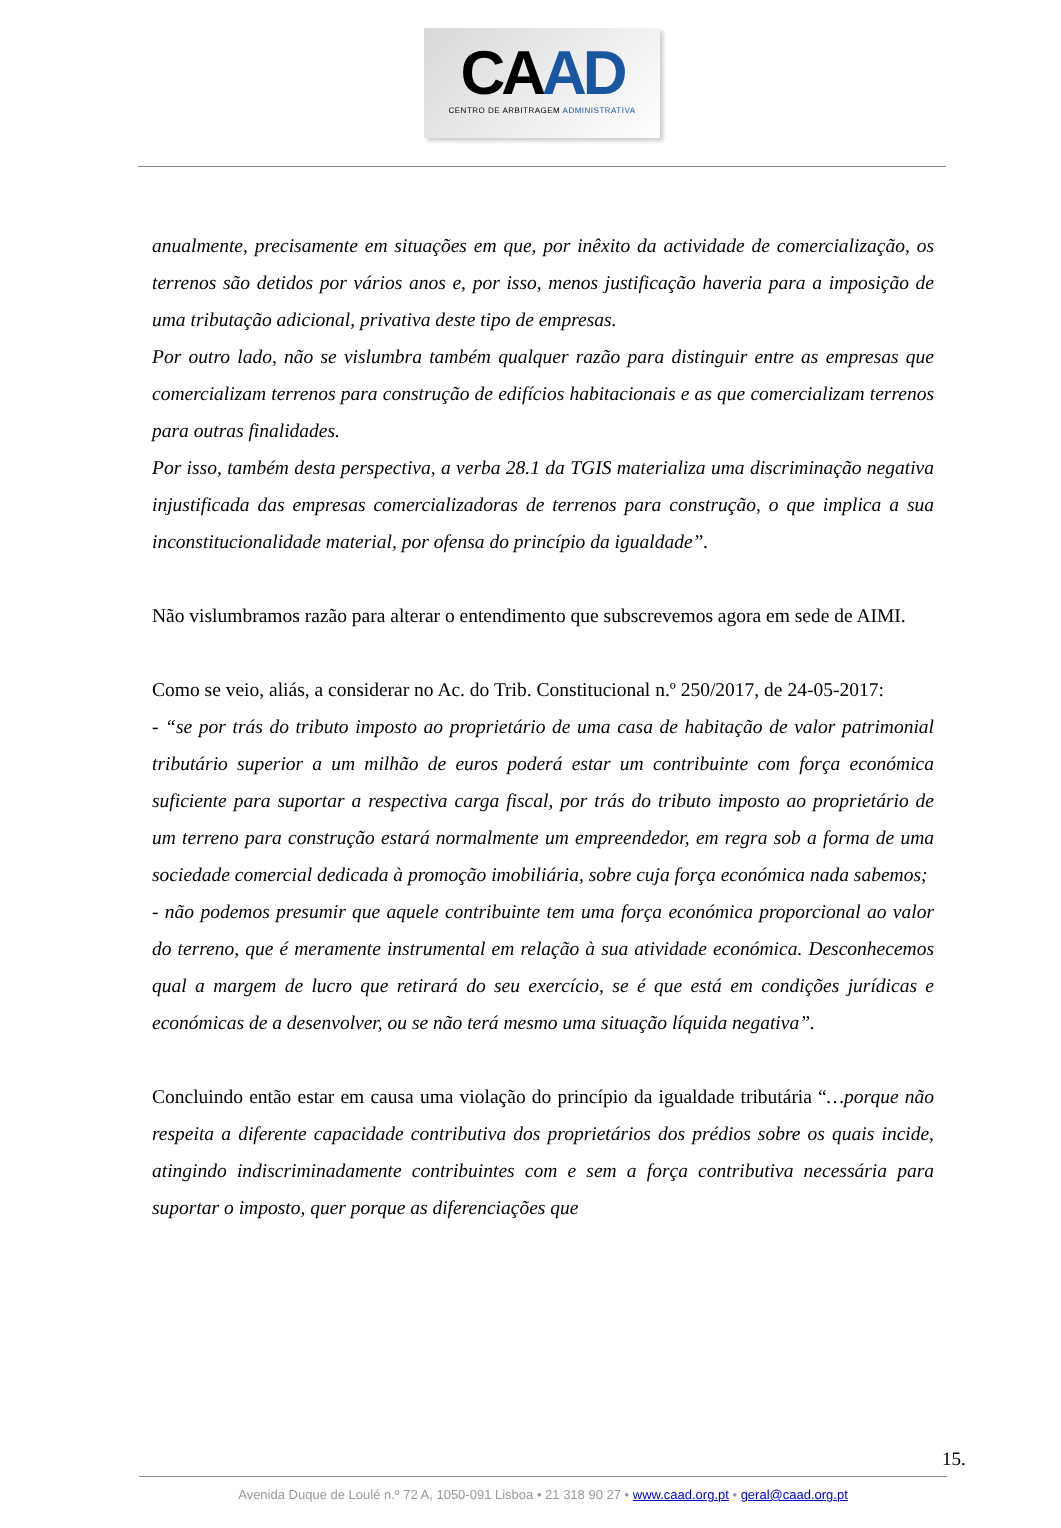CAAD
CENTRO DE ARBITRAGEM ADMINISTRATIVA
anualmente, precisamente em situações em que, por inêxito da actividade de comercialização, os terrenos são detidos por vários anos e, por isso, menos justificação haveria para a imposição de uma tributação adicional, privativa deste tipo de empresas.
Por outro lado, não se vislumbra também qualquer razão para distinguir entre as empresas que comercializam terrenos para construção de edifícios habitacionais e as que comercializam terrenos para outras finalidades.
Por isso, também desta perspectiva, a verba 28.1 da TGIS materializa uma discriminação negativa injustificada das empresas comercializadoras de terrenos para construção, o que implica a sua inconstitucionalidade material, por ofensa do princípio da igualdade”.
Não vislumbramos razão para alterar o entendimento que subscrevemos agora em sede de AIMI.
Como se veio, aliás, a considerar no Ac. do Trib. Constitucional n.º 250/2017, de 24-05-2017:
- “se por trás do tributo imposto ao proprietário de uma casa de habitação de valor patrimonial tributário superior a um milhão de euros poderá estar um contribuinte com força económica suficiente para suportar a respectiva carga fiscal, por trás do tributo imposto ao proprietário de um terreno para construção estará normalmente um empreendedor, em regra sob a forma de uma sociedade comercial dedicada à promoção imobiliária, sobre cuja força económica nada sabemos;
- não podemos presumir que aquele contribuinte tem uma força económica proporcional ao valor do terreno, que é meramente instrumental em relação à sua atividade económica. Desconhecemos qual a margem de lucro que retirará do seu exercício, se é que está em condições jurídicas e económicas de a desenvolver, ou se não terá mesmo uma situação líquida negativa”.
Concluindo então estar em causa uma violação do princípio da igualdade tributária “…porque não respeita a diferente capacidade contributiva dos proprietários dos prédios sobre os quais incide, atingindo indiscriminadamente contribuintes com e sem a força contributiva necessária para suportar o imposto, quer porque as diferenciações que
15.
Avenida Duque de Loulé n.º 72 A, 1050-091 Lisboa • 21 318 90 27 • www.caad.org.pt • geral@caad.org.pt